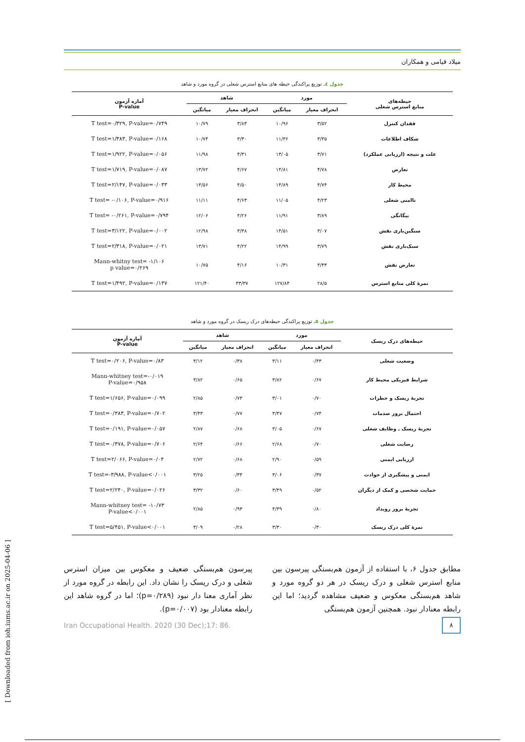میلاد قیامی و همکاران
جدول ٤ـ توزیع پراکندگی حیطه های منابع استرس شغلی در گروه مورد و شاهد
| حیطه‌های منابع استرس شغلی | مورد | | شاهد | | آماره آزمون P-value |
| --- | --- | --- | --- | --- | --- |
| | انحراف معیار | میانگین | انحراف معیار | میانگین | |
| فقدان کنترل | ۳/۵۲ | ۱۰/۹۶ | ۳/۸۳ | ۱۰/۷۹ | T test=۰/۳۲۹, P-value=۰/۷۴۹ |
| شکاف اطلاعات | ۳/۳۵ | ۱۱/۳۶ | ۳/۳۰ | ۱۰/۷۴ | T test=۱/۳۸۳, P-value=۰/۱۶۸ |
| علت و نتیجه (ارزیابی عملکرد) | ۳/۷۱ | ۱۳/۰۵ | ۴/۳۱ | ۱۱/۹۸ | T test=۱/۹۲۲, P-value=۰/۰۵۶ |
| تعارض | ۴/۷۸ | ۱۴/۸۱ | ۴/۶۷ | ۱۳/۷۲ | T test=۱/۷۱۹, P-value=۰/۰۸۷ |
| محیط کار | ۴/۷۴ | ۱۴/۸۹ | ۴/۵۰ | ۱۳/۵۶ | T test=۲/۱۴۷, P-value=۰/۰۳۳ |
| ناامنی شغلی | ۴/۲۳ | ۱۱/۰۵ | ۴/۶۳ | ۱۱/۱۱ | T test= -۰/۱۰۶, P-value=۰/۹۱۶ |
| بیگانگی | ۳/۸۹ | ۱۱/۹۱ | ۴/۲۶ | ۱۲/۰۶ | T test= -۰/۲۶۱, P-value=۰/۷۹۴ |
| سنگین‌باری نقش | ۳/۰۷ | ۱۴/۵۱ | ۳/۳۸ | ۱۲/۹۸ | T test=۳/۱۲۲, P-value=۰/۰۰۲ |
| سبک‌باری نقش | ۳/۷۹ | ۱۴/۹۹ | ۴/۲۲ | ۱۳/۷۱ | T test=۲/۳۱۸, P-value=۰/۰۲۱ |
| تعارض نقش | ۴/۳۳ | ۱۰/۳۱ | ۴/۱۶ | ۱۰/۷۵ | Mann-whitny test= -۱/۱۰۶ p value=۰/۲۶۹ |
| نمرهٔ کلی منابع استرس | ۲۸/۵ | ۱۲۷/۸۴ | ۳۳/۳۷ | ۱۲۱/۴۰ | T test=۱/۴۹۲, P-value=۰/۱۳۷ |
جدول ٥ـ توزیع پراکندگی حیطه‌های درک ریسک در گروه مورد و شاهد
| حیطه‌های درک ریسک | مورد | | شاهد | | آماره آزمون P-value |
| --- | --- | --- | --- | --- | --- |
| | انحراف معیار | میانگین | انحراف معیار | میانگین | |
| وضعیت شغلی | ۰/۴۳ | ۳/۱۱ | ۰/۳۸ | ۳/۱۲ | T test=۰/۲۰۶, P-value=۰/۸۳ |
| شرایط فیزیکی محیط کار | ۰/۶۷ | ۳/۸۲ | ۰/۶۵ | ۳/۸۲ | Mann-whitney test=-۰/۰۱۹ P-value=۰/۹۵۸ |
| تجربهٔ ریسک و خطرات | ۰/۷۰ | ۳/۰۱ | ۰/۷۳ | ۲/۸۵ | T test=۱/۶۵۶, P-value=۰/۰۹۹ |
| احتمال بروز صدمات | ۰/۷۴ | ۳/۴۷ | ۰/۷۷ | ۳/۴۳ | T test=۰/۳۸۳, P-value=۰/۷۰۲ |
| تجربهٔ ریسک ـ وظایف شغلی | ۰/۶۷ | ۳/۰۵ | ۰/۶۸ | ۲/۸۷ | T test=۰/۱۹۱, P-value=۰/۰۵۷ |
| رضایت شغلی | ۰/۷۰ | ۲/۶۸ | ۰/۶۶ | ۲/۶۴ | T test=۰/۳۷۸, P-value=۰/۷۰۶ |
| ارزیابی ایمنی | ۰/۵۹ | ۲/۹۰ | ۰/۶۸ | ۲/۷۲ | T test=۲/۰۶۶, P-value=۰/۰۴ |
| ایمنی و پیشگیری از حوادث | ۰/۳۷ | ۳/۰۶ | ۰/۳۴ | ۳/۲۵ | T test=-۳/۹۸۸, P-value<۰/۰۰۱ |
| حمایت شخصی و کمک از دیگران | ۰/۵۲ | ۳/۴۹ | ۰/۶۰ | ۳/۳۲ | T test=۲/۲۴۰, P-value=۰/۰۲۶ |
| تجربهٔ بروز رویداد | ۰/۸۰ | ۴/۳۹ | ۰/۹۳ | ۲/۸۵ | Mann-whitney test= -۱۰/۷۳ P-value<۰/۰۰۱ |
| نمرهٔ کلی درک ریسک | ۰/۳۰ | ۳/۳۰ | ۰/۲۸ | ۳/۰۹ | T test=۵/۴۵۱, P-value<۰/۰۰۱ |
مطابق جدول ۶، با استفاده از آزمون هم‌بستگی پیرسون بین منابع استرس شغلی و درک ریسک در هر دو گروه مورد و شاهد هم‌بستگی معکوس و ضعیف مشاهده گردید؛ اما این رابطه معنادار نبود. همچنین آزمون هم‌بستگی
پیرسون هم‌بستگی ضعیف و معکوس بین میزان استرس شغلی و درک ریسک را نشان داد. این رابطه در گروه مورد از نظر آماری معنا دار نبود (p=۰/۲۸۹)؛ اما در گروه شاهد این رابطه معنادار بود (p=۰/۰۰۷).
Iran Occupational Health. 2020 (30 Dec);17: 86.
۸
[ Downloaded from ioh.iums.ac.ir on 2025-04-06 ]